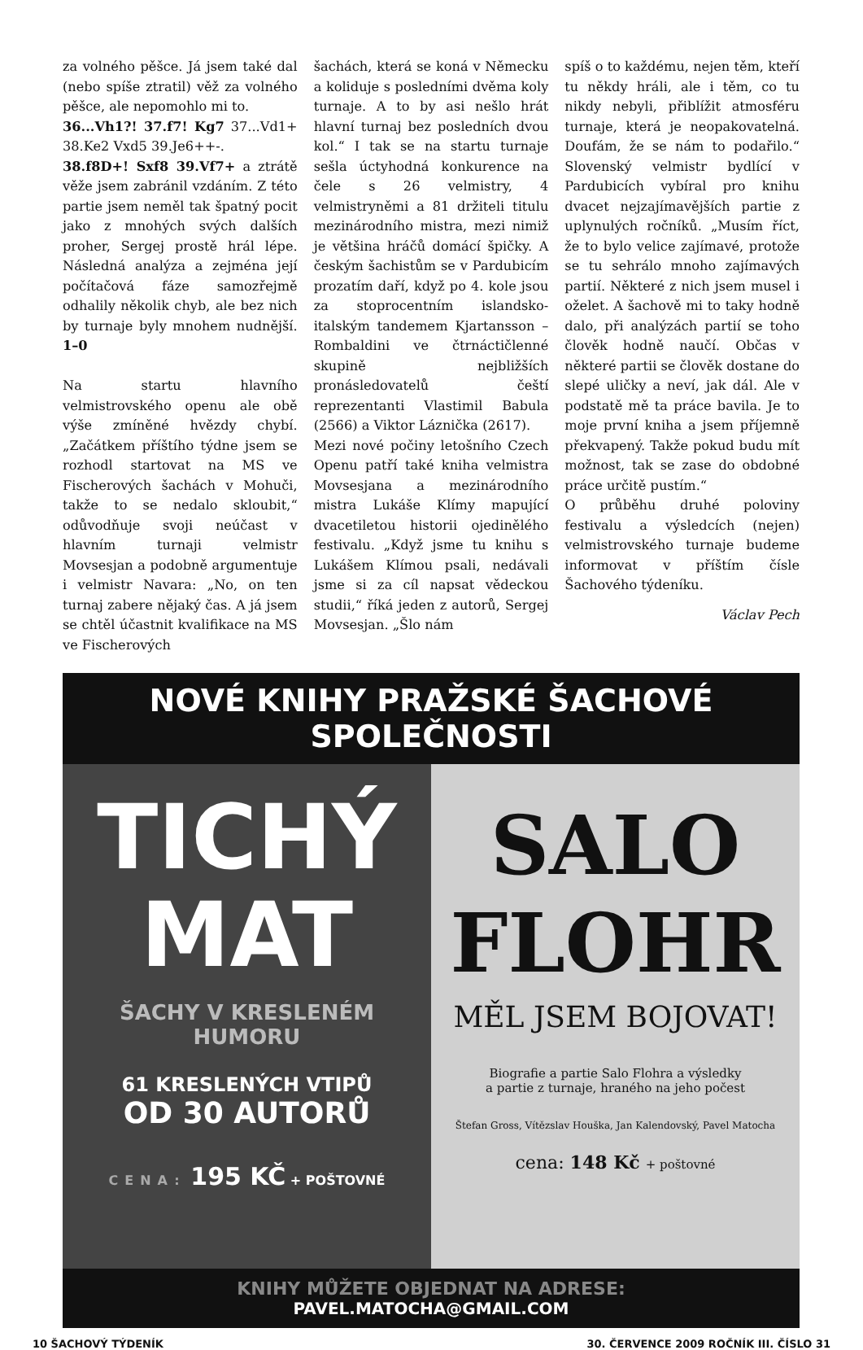za volného pěšce. Já jsem také dal (nebo spíše ztratil) věž za volného pěšce, ale nepomohlo mi to.
36...Vh1?! 37.f7! Kg7 37...Vd1+ 38.Ke2 Vxd5 39.Je6++-.
38.f8D+! Sxf8 39.Vf7+ a ztrátě věže jsem zabránil vzdáním. Z této partie jsem neměl tak špatný pocit jako z mnohých svých dalších proher, Sergej prostě hrál lépe. Následná analýza a zejména její počítačová fáze samozřejmě odhalily několik chyb, ale bez nich by turnaje byly mnohem nudnější. 1–0
Na startu hlavního velmistrovského openu ale obě výše zmíněné hvězdy chybí. „Začátkem příštího týdne jsem se rozhodl startovat na MS ve Fischerových šachách v Mohuči, takže to se nedalo skloubit,“ odůvodňuje svoji neúčast v hlavním turnaji velmistr Movsesjan a podobně argumentuje i velmistr Navara: „No, on ten turnaj zabere nějaký čas. A já jsem se chtěl účastnit kvalifikace na MS ve Fischerových
šachách, která se koná v Německu a koliduje s posledními dvěma koly turnaje. A to by asi nešlo hrát hlavní turnaj bez posledních dvou kol.“ I tak se na startu turnaje sešla úctyhodná konkurence na čele s 26 velmistry, 4 velmistryněmi a 81 držiteli titulu mezinárodního mistra, mezi nimiž je většina hráčů domácí špičky. A českým šachistům se v Pardubicím prozatím daří, když po 4. kole jsou za stoprocentním islandsko-italským tandemem Kjartansson – Rombaldini ve čtrnáctičlenné skupině nejbližších pronásledovatelů čeští reprezentanti Vlastimil Babula (2566) a Viktor Láznička (2617).
Mezi nové počiny letošního Czech Openu patří také kniha velmistra Movsesjana a mezinárodního mistra Lukáše Klímy mapující dvacetiletou historii ojedinělého festivalu. „Když jsme tu knihu s Lukášem Klímou psali, nedávali jsme si za cíl napsat vědeckou studii,“ říká jeden z autorů, Sergej Movsesjan. „Šlo nám
spíš o to každému, nejen těm, kteří tu někdy hráli, ale i těm, co tu nikdy nebyli, přiblížit atmosféru turnaje, která je neopakovatelná. Doufám, že se nám to podařilo.“ Slovenský velmistr bydlící v Pardubicích vybíral pro knihu dvacet nejzajímavějších partie z uplynulých ročníků. „Musím říct, že to bylo velice zajímavé, protože se tu sehrálo mnoho zajímavých partií. Některé z nich jsem musel i oželet. A šachově mi to taky hodně dalo, při analýzách partií se toho člověk hodně naučí. Občas v některé partii se člověk dostane do slepé uličky a neví, jak dál. Ale v podstatě mě ta práce bavila. Je to moje první kniha a jsem příjemně překvapený. Takže pokud budu mít možnost, tak se zase do obdobné práce určitě pustím.“
O průběhu druhé poloviny festivalu a výsledcích (nejen) velmistrovského turnaje budeme informovat v příštím čísle Šachového týdeníku.
Václav Pech
NOVÉ KNIHY PRAŽSKÉ ŠACHOVÉ SPOLEČNOSTI
TICHÝ
MAT
ŠACHY V KRESLENÉM HUMORU
61 KRESLENÝCH VTIPŮ
OD 30 AUTORŮ
CENA: 195 KČ + POŠTOVNÉ
SALO
FLOHR
MĚL JSEM BOJOVAT!
Biografie a partie Salo Flohra a výsledky
a partie z turnaje, hraného na jeho počest
Štefan Gross, Vítězslav Houška, Jan Kalendovský, Pavel Matocha
cena: 148 Kč + poštovné
KNIHY MŮŽETE OBJEDNAT NA ADRESE:
PAVEL.MATOCHA@GMAIL.COM
10 ŠACHOVÝ TÝDENÍK 30. ČERVENCE 2009 ROČNÍK III. ČÍSLO 31